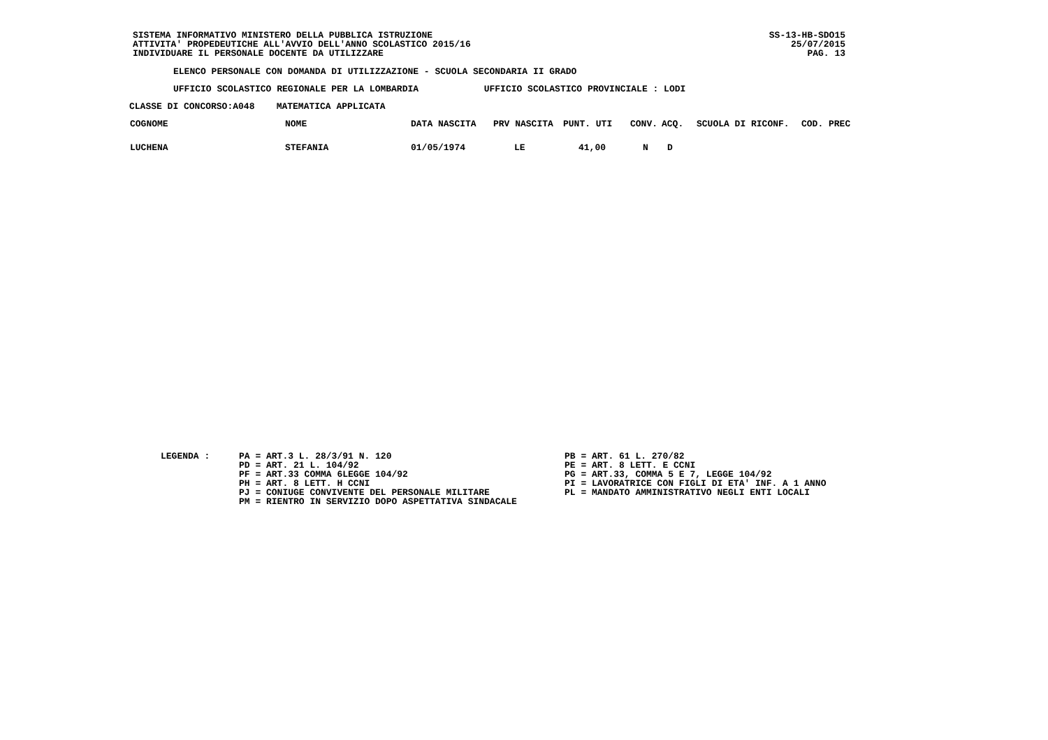SISTEMA INFORMATIVO MINISTERO DELLA PUBBLICA ISTRUZIONE
ATTIVITA' PROPEDEUTICHE ALL'AVVIO DELL'ANNO SCOLASTICO 2015/16
INDIVIDUARE IL PERSONALE DOCENTE DA UTILIZZARE
SS-13-HB-SDO15
25/07/2015
PAG. 13
ELENCO PERSONALE CON DOMANDA DI UTILIZZAZIONE - SCUOLA SECONDARIA II GRADO
UFFICIO SCOLASTICO REGIONALE PER LA LOMBARDIA UFFICIO SCOLASTICO PROVINCIALE : LODI
CLASSE DI CONCORSO:A048 MATEMATICA APPLICATA
| COGNOME | NOME | DATA NASCITA | PRV NASCITA | PUNT. UTI | CONV. | ACQ. | SCUOLA DI RICONF. | COD. PREC |
| --- | --- | --- | --- | --- | --- | --- | --- | --- |
| LUCHENA | STEFANIA | 01/05/1974 | LE | 41,00 | N | D | | |
LEGENDA :
PA = ART.3 L. 28/3/91 N. 120
PD = ART. 21 L. 104/92
PF = ART.33 COMMA 6LEGGE 104/92
PH = ART. 8 LETT. H CCNI
PJ = CONIUGE CONVIVENTE DEL PERSONALE MILITARE
PM = RIENTRO IN SERVIZIO DOPO ASPETTATIVA SINDACALE
PB = ART. 61 L. 270/82
PE = ART. 8 LETT. E CCNI
PG = ART.33, COMMA 5 E 7, LEGGE 104/92
PI = LAVORATRICE CON FIGLI DI ETA' INF. A 1 ANNO
PL = MANDATO AMMINISTRATIVO NEGLI ENTI LOCALI